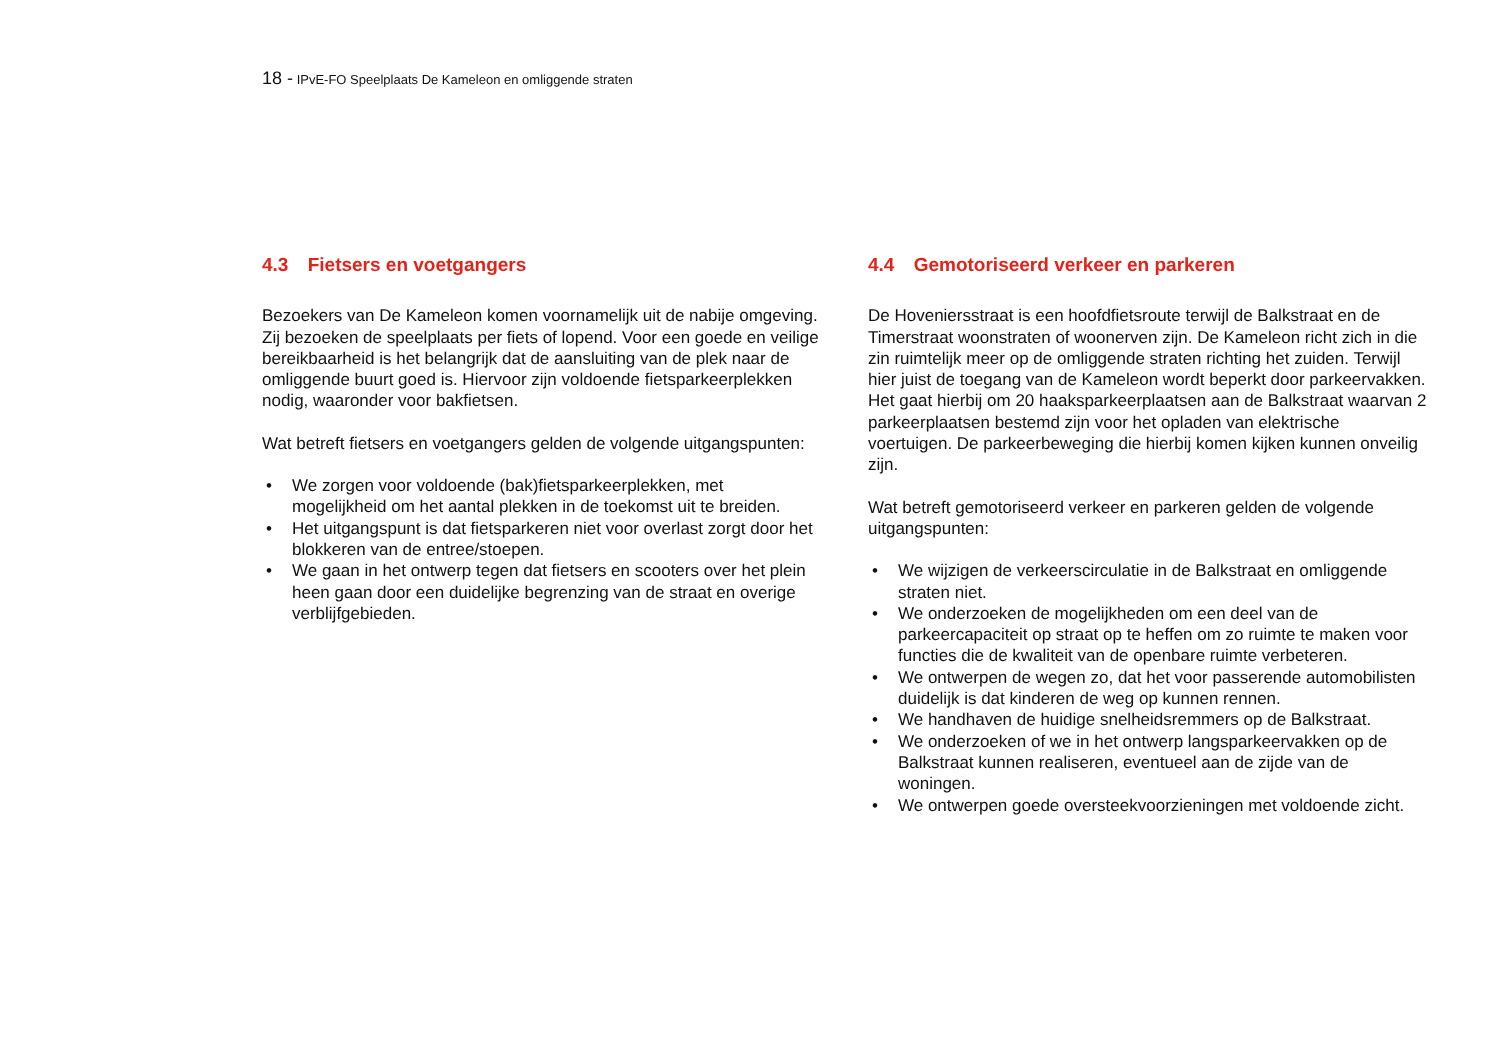18 - IPvE-FO Speelplaats De Kameleon en omliggende straten
4.3 Fietsers en voetgangers
Bezoekers van De Kameleon komen voornamelijk uit de nabije omgeving. Zij bezoeken de speelplaats per fiets of lopend. Voor een goede en veilige bereikbaarheid is het belangrijk dat de aansluiting van de plek naar de omliggende buurt goed is. Hiervoor zijn voldoende fietsparkeerplekken nodig, waaronder voor bakfietsen.
Wat betreft fietsers en voetgangers gelden de volgende uitgangspunten:
• We zorgen voor voldoende (bak)fietsparkeerplekken, met mogelijkheid om het aantal plekken in de toekomst uit te breiden.
• Het uitgangspunt is dat fietsparkeren niet voor overlast zorgt door het blokkeren van de entree/stoepen.
• We gaan in het ontwerp tegen dat fietsers en scooters over het plein heen gaan door een duidelijke begrenzing van de straat en overige verblijfgebieden.
4.4 Gemotoriseerd verkeer en parkeren
De Hoveniersstraat is een hoofdfietsroute terwijl de Balkstraat en de Timerstraat woonstraten of woonerven zijn. De Kameleon richt zich in die zin ruimtelijk meer op de omliggende straten richting het zuiden. Terwijl hier juist de toegang van de Kameleon wordt beperkt door parkeervakken. Het gaat hierbij om 20 haaksparkeerplaatsen aan de Balkstraat waarvan 2 parkeerplaatsen bestemd zijn voor het opladen van elektrische voertuigen. De parkeerbeweging die hierbij komen kijken kunnen onveilig zijn.
Wat betreft gemotoriseerd verkeer en parkeren gelden de volgende uitgangspunten:
• We wijzigen de verkeerscirculatie in de Balkstraat en omliggende straten niet.
• We onderzoeken de mogelijkheden om een deel van de parkeercapaciteit op straat op te heffen om zo ruimte te maken voor functies die de kwaliteit van de openbare ruimte verbeteren.
• We ontwerpen de wegen zo, dat het voor passerende automobilisten duidelijk is dat kinderen de weg op kunnen rennen.
• We handhaven de huidige snelheidsremmers op de Balkstraat.
• We onderzoeken of we in het ontwerp langsparkeervakken op de Balkstraat kunnen realiseren, eventueel aan de zijde van de woningen.
• We ontwerpen goede oversteekvoorzieningen met voldoende zicht.